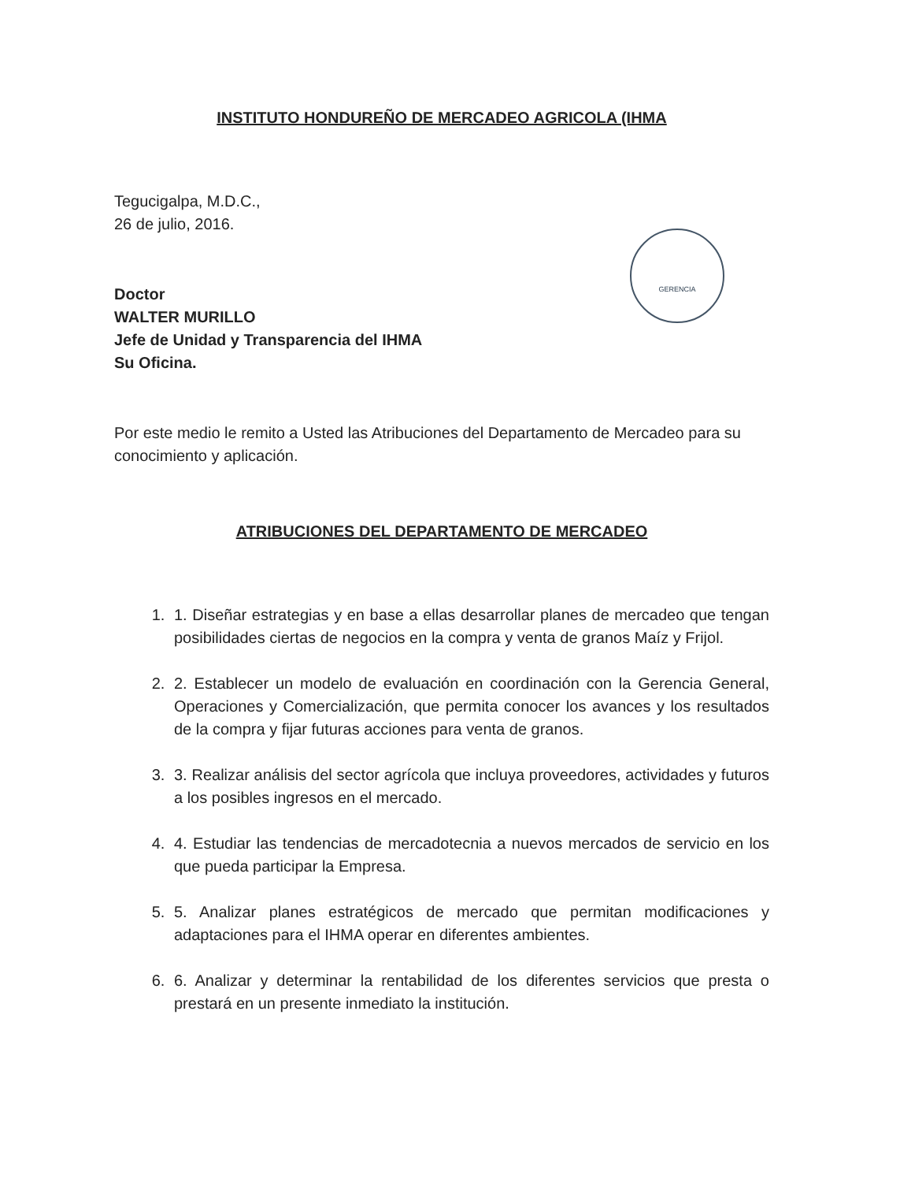GERENCIA
INSTITUTO HONDUREÑO DE MERCADEO AGRICOLA (IHMA
Tegucigalpa, M.D.C.,
26 de julio, 2016.
Doctor
WALTER MURILLO
Jefe de Unidad y Transparencia del IHMA
Su Oficina.
Por este medio le remito a Usted las Atribuciones del Departamento de Mercadeo para su conocimiento y aplicación.
ATRIBUCIONES DEL DEPARTAMENTO DE MERCADEO
1. 1. Diseñar estrategias y en base a ellas desarrollar planes de mercadeo que tengan posibilidades ciertas de negocios en la compra y venta de granos Maíz y Frijol.
2. 2. Establecer un modelo de evaluación en coordinación con la Gerencia General, Operaciones y Comercialización, que permita conocer los avances y los resultados de la compra y fijar futuras acciones para venta de granos.
3. 3. Realizar análisis del sector agrícola que incluya proveedores, actividades y futuros a los posibles ingresos en el mercado.
4. 4. Estudiar las tendencias de mercadotecnia a nuevos mercados de servicio en los que pueda participar la Empresa.
5. 5. Analizar planes estratégicos de mercado que permitan modificaciones y adaptaciones para el IHMA operar en diferentes ambientes.
6. 6. Analizar y determinar la rentabilidad de los diferentes servicios que presta o prestará en un presente inmediato la institución.